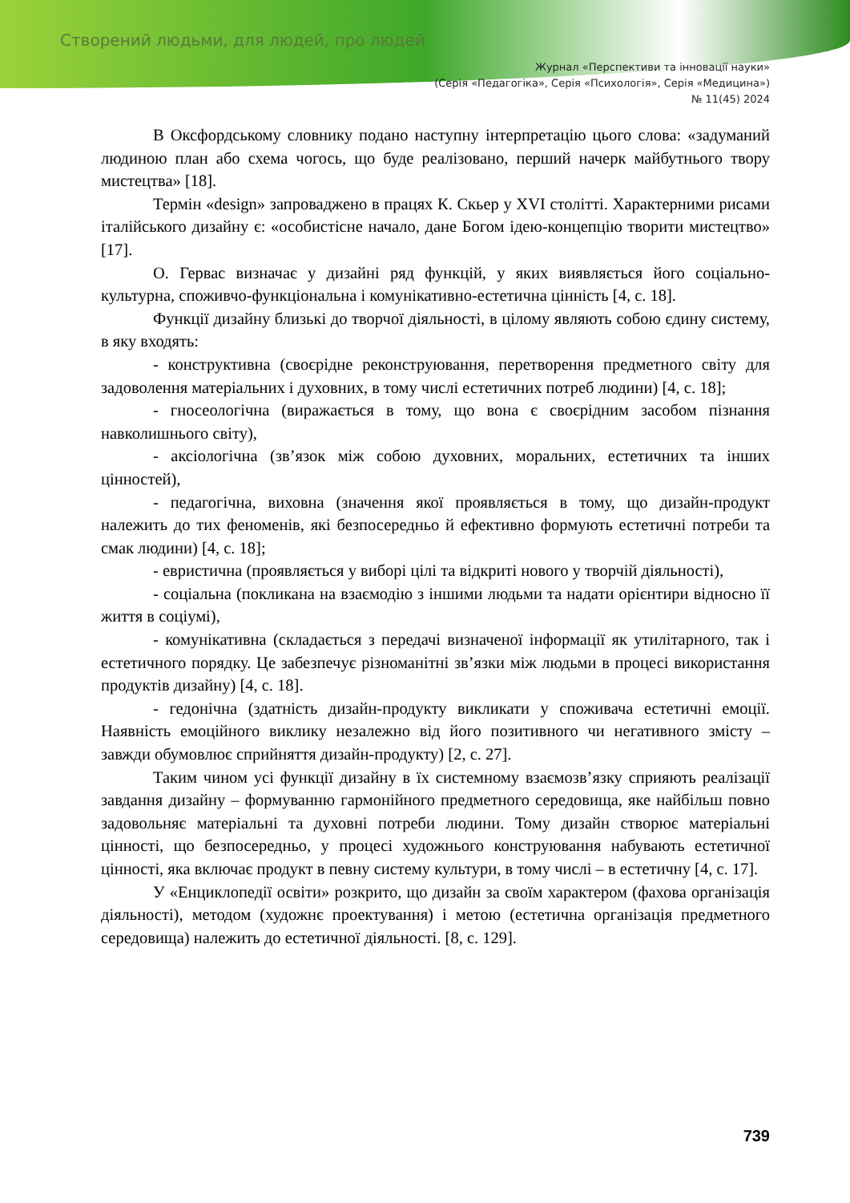Створений людьми, для людей, про людей
Журнал «Перспективи та інновації науки»
(Серія «Педагогіка», Серія «Психологія», Серія «Медицина»)
№ 11(45) 2024
В Оксфордському словнику подано наступну інтерпретацію цього слова: «задуманий людиною план або схема чогось, що буде реалізовано, перший начерк майбутнього твору мистецтва» [18].
Термін «design» запроваджено в працях К. Скьер у XVI столітті. Характерними рисами італійського дизайну є: «особистісне начало, дане Богом ідею-концепцію творити мистецтво» [17].
О. Гервас визначає у дизайні ряд функцій, у яких виявляється його соціально-культурна, споживчо-функціональна і комунікативно-естетична цінність [4, с. 18].
Функції дизайну близькі до творчої діяльності, в цілому являють собою єдину систему, в яку входять:
- конструктивна (своєрідне реконструювання, перетворення предметного світу для задоволення матеріальних і духовних, в тому числі естетичних потреб людини) [4, с. 18];
- гносеологічна (виражається в тому, що вона є своєрідним засобом пізнання навколишнього світу),
- аксіологічна (зв’язок між собою духовних, моральних, естетичних та інших цінностей),
- педагогічна, виховна (значення якої проявляється в тому, що дизайн-продукт належить до тих феноменів, які безпосередньо й ефективно формують естетичні потреби та смак людини) [4, с. 18];
- евристична (проявляється у виборі цілі та відкриті нового у творчій діяльності),
- соціальна (покликана на взаємодію з іншими людьми та надати орієнтири відносно її життя в соціумі),
- комунікативна (складається з передачі визначеної інформації як утилітарного, так і естетичного порядку. Це забезпечує різноманітні зв’язки між людьми в процесі використання продуктів дизайну) [4, с. 18].
- гедонічна (здатність дизайн-продукту викликати у споживача естетичні емоції. Наявність емоційного виклику незалежно від його позитивного чи негативного змісту – завжди обумовлює сприйняття дизайн-продукту) [2, с. 27].
Таким чином усі функції дизайну в їх системному взаємозв’язку сприяють реалізації завдання дизайну – формуванню гармонійного предметного середовища, яке найбільш повно задовольняє матеріальні та духовні потреби людини. Тому дизайн створює матеріальні цінності, що безпосередньо, у процесі художнього конструювання набувають естетичної цінності, яка включає продукт в певну систему культури, в тому числі – в естетичну [4, с. 17].
У «Енциклопедії освіти» розкрито, що дизайн за своїм характером (фахова організація діяльності), методом (художнє проектування) і метою (естетична організація предметного середовища) належить до естетичної діяльності. [8, с. 129].
739